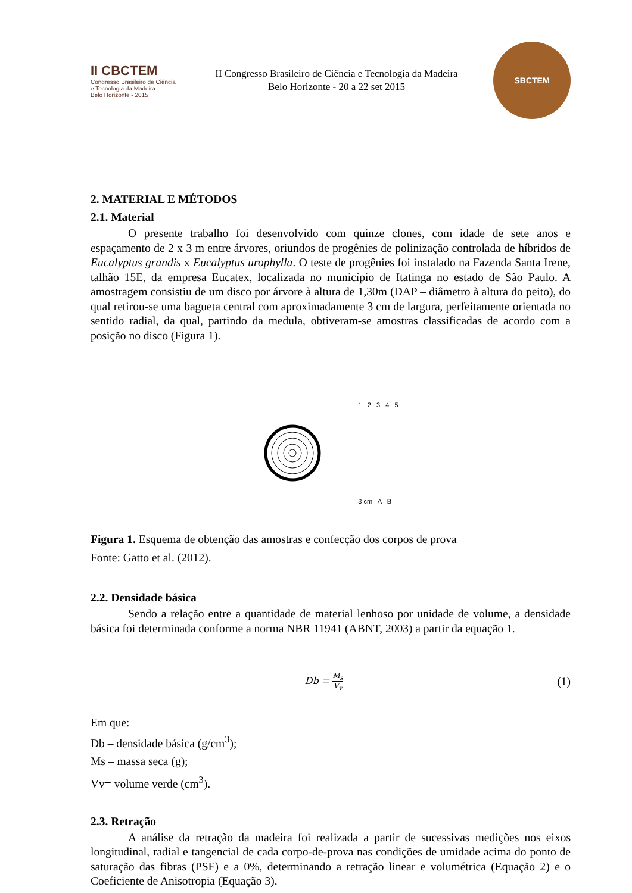II CBCTEM
Congresso Brasileiro de Ciência e Tecnologia da Madeira
Belo Horizonte - 2015
II Congresso Brasileiro de Ciência e Tecnologia da Madeira
Belo Horizonte - 20 a 22 set 2015
SBCTEM
2. MATERIAL E MÉTODOS
2.1. Material
O presente trabalho foi desenvolvido com quinze clones, com idade de sete anos e espaçamento de 2 x 3 m entre árvores, oriundos de progênies de polinização controlada de híbridos de Eucalyptus grandis x Eucalyptus urophylla. O teste de progênies foi instalado na Fazenda Santa Irene, talhão 15E, da empresa Eucatex, localizada no município de Itatinga no estado de São Paulo. A amostragem consistiu de um disco por árvore à altura de 1,30m (DAP – diâmetro à altura do peito), do qual retirou-se uma bagueta central com aproximadamente 3 cm de largura, perfeitamente orientada no sentido radial, da qual, partindo da medula, obtiveram-se amostras classificadas de acordo com a posição no disco (Figura 1).
1 2 3 4 5
3 cm A B
Figura 1. Esquema de obtenção das amostras e confecção dos corpos de prova
Fonte: Gatto et al. (2012).
2.2. Densidade básica
Sendo a relação entre a quantidade de material lenhoso por unidade de volume, a densidade básica foi determinada conforme a norma NBR 11941 (ABNT, 2003) a partir da equação 1.
Db = M<sub>s</sub> V<sub>v</sub>
(1)
Em que:
Db – densidade básica (g/cm<sup>3</sup>);
Ms – massa seca (g);
Vv= volume verde (cm<sup>3</sup>).
2.3. Retração
A análise da retração da madeira foi realizada a partir de sucessivas medições nos eixos longitudinal, radial e tangencial de cada corpo-de-prova nas condições de umidade acima do ponto de saturação das fibras (PSF) e a 0%, determinando a retração linear e volumétrica (Equação 2) e o Coeficiente de Anisotropia (Equação 3).